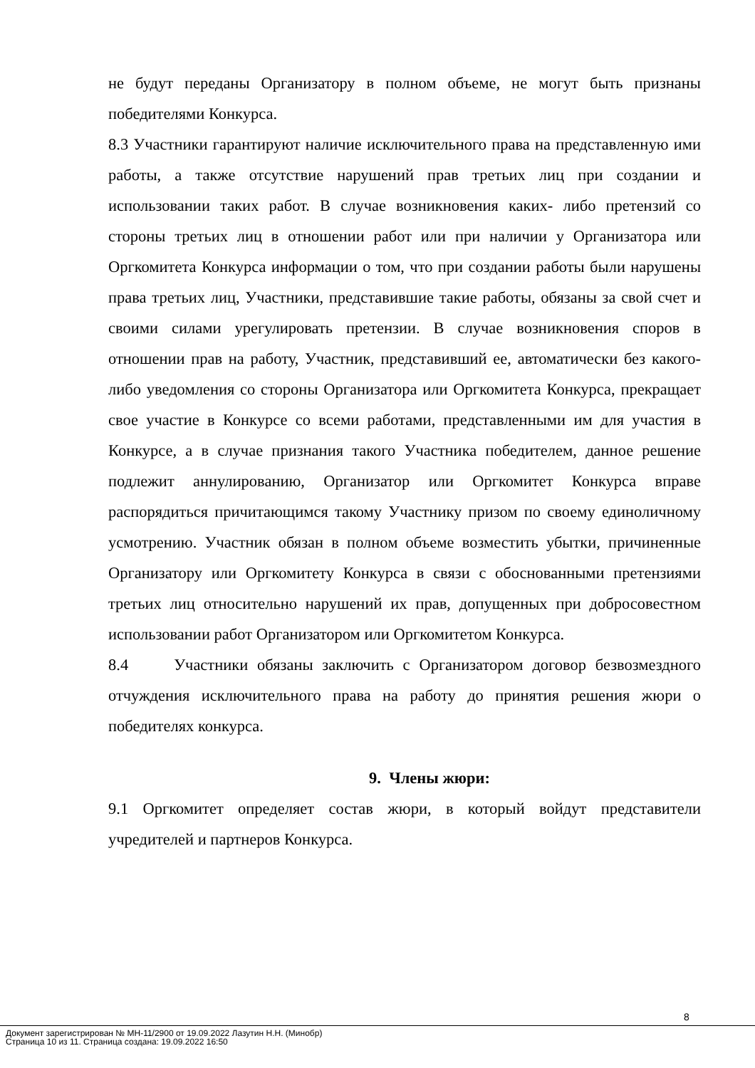не будут переданы Организатору в полном объеме, не могут быть признаны победителями Конкурса.
8.3 Участники гарантируют наличие исключительного права на представленную ими работы, а также отсутствие нарушений прав третьих лиц при создании и использовании таких работ. В случае возникновения каких- либо претензий со стороны третьих лиц в отношении работ или при наличии у Организатора или Оргкомитета Конкурса информации о том, что при создании работы были нарушены права третьих лиц, Участники, представившие такие работы, обязаны за свой счет и своими силами урегулировать претензии. В случае возникновения споров в отношении прав на работу, Участник, представивший ее, автоматически без какого-либо уведомления со стороны Организатора или Оргкомитета Конкурса, прекращает свое участие в Конкурсе со всеми работами, представленными им для участия в Конкурсе, а в случае признания такого Участника победителем, данное решение подлежит аннулированию, Организатор или Оргкомитет Конкурса вправе распорядиться причитающимся такому Участнику призом по своему единоличному усмотрению. Участник обязан в полном объеме возместить убытки, причиненные Организатору или Оргкомитету Конкурса в связи с обоснованными претензиями третьих лиц относительно нарушений их прав, допущенных при добросовестном использовании работ Организатором или Оргкомитетом Конкурса.
8.4 Участники обязаны заключить с Организатором договор безвозмездного отчуждения исключительного права на работу до принятия решения жюри о победителях конкурса.
9. Члены жюри:
9.1 Оргкомитет определяет состав жюри, в который войдут представители учредителей и партнеров Конкурса.
8
Документ зарегистрирован № МН-11/2900 от 19.09.2022 Лазутин Н.Н. (Минобр)
Страница 10 из 11. Страница создана: 19.09.2022 16:50